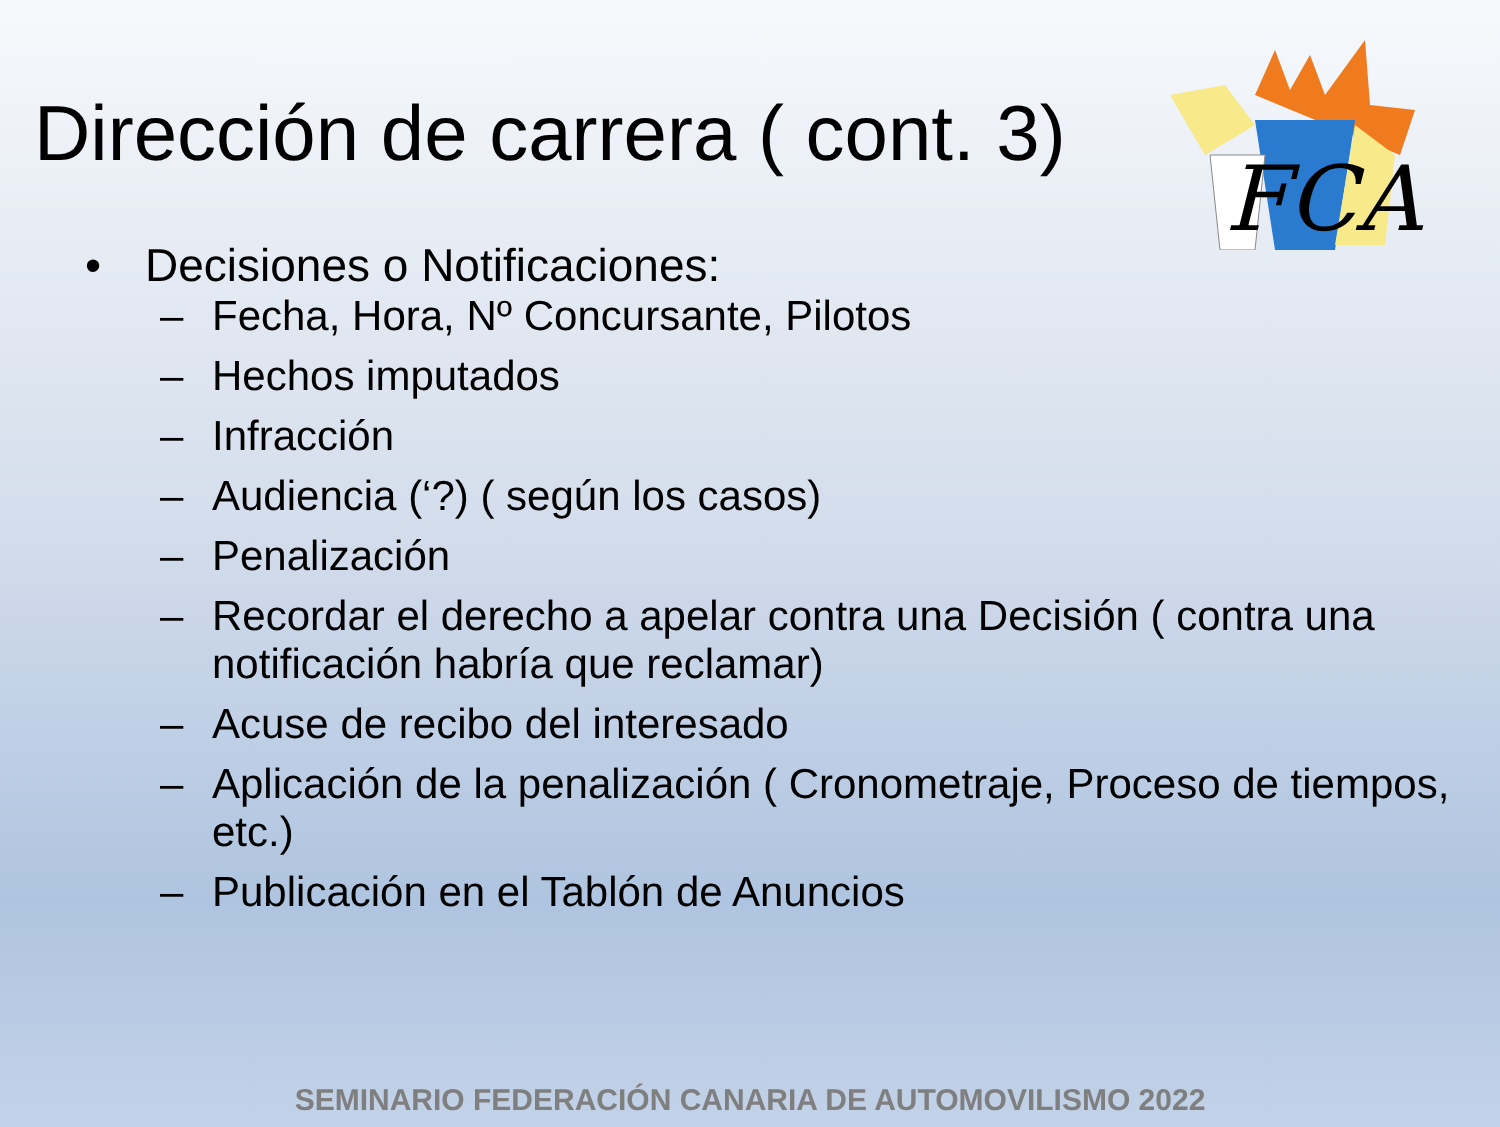Dirección de carrera ( cont. 3)
FCA
• Decisiones o Notificaciones:
– Fecha, Hora, Nº Concursante, Pilotos
– Hechos imputados
– Infracción
– Audiencia (‘?) ( según los casos)
– Penalización
– Recordar el derecho a apelar contra una Decisión ( contra una notificación habría que reclamar)
– Acuse de recibo del interesado
– Aplicación de la penalización ( Cronometraje, Proceso de tiempos, etc.)
– Publicación en el Tablón de Anuncios
SEMINARIO FEDERACIÓN CANARIA DE AUTOMOVILISMO 2022